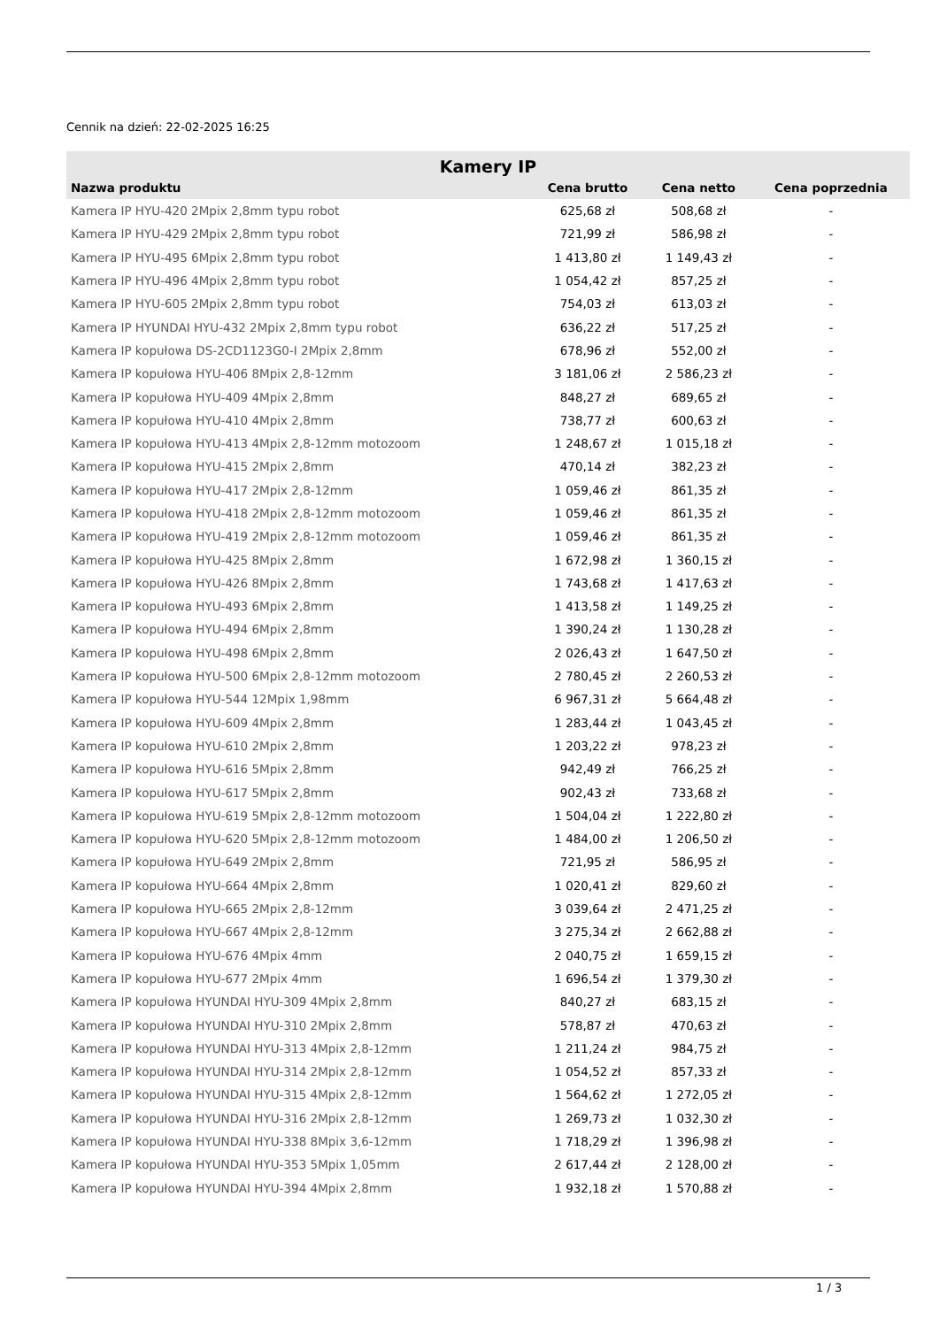Cennik na dzień: 22-02-2025 16:25
| Kamery IP | | | |
| --- | --- | --- | --- |
| Nazwa produktu | Cena brutto | Cena netto | Cena poprzednia |
| Kamera IP HYU-420 2Mpix 2,8mm typu robot | 625,68 zł | 508,68 zł | - |
| Kamera IP HYU-429 2Mpix 2,8mm typu robot | 721,99 zł | 586,98 zł | - |
| Kamera IP HYU-495 6Mpix 2,8mm typu robot | 1 413,80 zł | 1 149,43 zł | - |
| Kamera IP HYU-496 4Mpix 2,8mm typu robot | 1 054,42 zł | 857,25 zł | - |
| Kamera IP HYU-605 2Mpix 2,8mm typu robot | 754,03 zł | 613,03 zł | - |
| Kamera IP HYUNDAI HYU-432 2Mpix 2,8mm typu robot | 636,22 zł | 517,25 zł | - |
| Kamera IP kopułowa DS-2CD1123G0-I 2Mpix 2,8mm | 678,96 zł | 552,00 zł | - |
| Kamera IP kopułowa HYU-406 8Mpix 2,8-12mm | 3 181,06 zł | 2 586,23 zł | - |
| Kamera IP kopułowa HYU-409 4Mpix 2,8mm | 848,27 zł | 689,65 zł | - |
| Kamera IP kopułowa HYU-410 4Mpix 2,8mm | 738,77 zł | 600,63 zł | - |
| Kamera IP kopułowa HYU-413 4Mpix 2,8-12mm motozoom | 1 248,67 zł | 1 015,18 zł | - |
| Kamera IP kopułowa HYU-415 2Mpix 2,8mm | 470,14 zł | 382,23 zł | - |
| Kamera IP kopułowa HYU-417 2Mpix 2,8-12mm | 1 059,46 zł | 861,35 zł | - |
| Kamera IP kopułowa HYU-418 2Mpix 2,8-12mm motozoom | 1 059,46 zł | 861,35 zł | - |
| Kamera IP kopułowa HYU-419 2Mpix 2,8-12mm motozoom | 1 059,46 zł | 861,35 zł | - |
| Kamera IP kopułowa HYU-425 8Mpix 2,8mm | 1 672,98 zł | 1 360,15 zł | - |
| Kamera IP kopułowa HYU-426 8Mpix 2,8mm | 1 743,68 zł | 1 417,63 zł | - |
| Kamera IP kopułowa HYU-493 6Mpix 2,8mm | 1 413,58 zł | 1 149,25 zł | - |
| Kamera IP kopułowa HYU-494 6Mpix 2,8mm | 1 390,24 zł | 1 130,28 zł | - |
| Kamera IP kopułowa HYU-498 6Mpix 2,8mm | 2 026,43 zł | 1 647,50 zł | - |
| Kamera IP kopułowa HYU-500 6Mpix 2,8-12mm motozoom | 2 780,45 zł | 2 260,53 zł | - |
| Kamera IP kopułowa HYU-544 12Mpix 1,98mm | 6 967,31 zł | 5 664,48 zł | - |
| Kamera IP kopułowa HYU-609 4Mpix 2,8mm | 1 283,44 zł | 1 043,45 zł | - |
| Kamera IP kopułowa HYU-610 2Mpix 2,8mm | 1 203,22 zł | 978,23 zł | - |
| Kamera IP kopułowa HYU-616 5Mpix 2,8mm | 942,49 zł | 766,25 zł | - |
| Kamera IP kopułowa HYU-617 5Mpix 2,8mm | 902,43 zł | 733,68 zł | - |
| Kamera IP kopułowa HYU-619 5Mpix 2,8-12mm motozoom | 1 504,04 zł | 1 222,80 zł | - |
| Kamera IP kopułowa HYU-620 5Mpix 2,8-12mm motozoom | 1 484,00 zł | 1 206,50 zł | - |
| Kamera IP kopułowa HYU-649 2Mpix 2,8mm | 721,95 zł | 586,95 zł | - |
| Kamera IP kopułowa HYU-664 4Mpix 2,8mm | 1 020,41 zł | 829,60 zł | - |
| Kamera IP kopułowa HYU-665 2Mpix 2,8-12mm | 3 039,64 zł | 2 471,25 zł | - |
| Kamera IP kopułowa HYU-667 4Mpix 2,8-12mm | 3 275,34 zł | 2 662,88 zł | - |
| Kamera IP kopułowa HYU-676 4Mpix 4mm | 2 040,75 zł | 1 659,15 zł | - |
| Kamera IP kopułowa HYU-677 2Mpix 4mm | 1 696,54 zł | 1 379,30 zł | - |
| Kamera IP kopułowa HYUNDAI HYU-309 4Mpix 2,8mm | 840,27 zł | 683,15 zł | - |
| Kamera IP kopułowa HYUNDAI HYU-310 2Mpix 2,8mm | 578,87 zł | 470,63 zł | - |
| Kamera IP kopułowa HYUNDAI HYU-313 4Mpix 2,8-12mm | 1 211,24 zł | 984,75 zł | - |
| Kamera IP kopułowa HYUNDAI HYU-314 2Mpix 2,8-12mm | 1 054,52 zł | 857,33 zł | - |
| Kamera IP kopułowa HYUNDAI HYU-315 4Mpix 2,8-12mm | 1 564,62 zł | 1 272,05 zł | - |
| Kamera IP kopułowa HYUNDAI HYU-316 2Mpix 2,8-12mm | 1 269,73 zł | 1 032,30 zł | - |
| Kamera IP kopułowa HYUNDAI HYU-338 8Mpix 3,6-12mm | 1 718,29 zł | 1 396,98 zł | - |
| Kamera IP kopułowa HYUNDAI HYU-353 5Mpix 1,05mm | 2 617,44 zł | 2 128,00 zł | - |
| Kamera IP kopułowa HYUNDAI HYU-394 4Mpix 2,8mm | 1 932,18 zł | 1 570,88 zł | - |
1 / 3